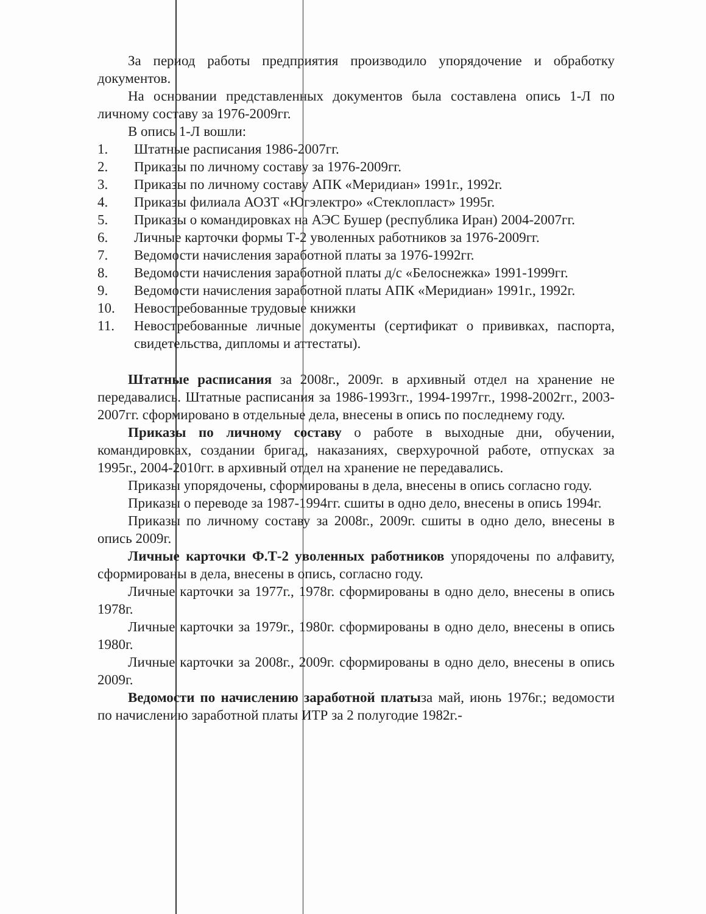За период работы предприятия производило упорядочение и обработку документов.
На основании представленных документов была составлена опись 1-Л по личному составу за 1976-2009гг.
В опись 1-Л вошли:
1. Штатные расписания 1986-2007гг.
2. Приказы по личному составу за 1976-2009гг.
3. Приказы по личному составу АПК «Меридиан» 1991г., 1992г.
4. Приказы филиала АОЗТ «Югэлектро» «Стеклопласт» 1995г.
5. Приказы о командировках на АЭС Бушер (республика Иран) 2004-2007гг.
6. Личные карточки формы Т-2 уволенных работников за 1976-2009гг.
7. Ведомости начисления заработной платы за 1976-1992гг.
8. Ведомости начисления заработной платы д/с «Белоснежка» 1991-1999гг.
9. Ведомости начисления заработной платы АПК «Меридиан» 1991г., 1992г.
10. Невостребованные трудовые книжки
11. Невостребованные личные документы (сертификат о прививках, паспорта, свидетельства, дипломы и аттестаты).
Штатные расписания за 2008г., 2009г. в архивный отдел на хранение не передавались. Штатные расписания за 1986-1993гг., 1994-1997гг., 1998-2002гг., 2003-2007гг. сформировано в отдельные дела, внесены в опись по последнему году.
Приказы по личному составу о работе в выходные дни, обучении, командировках, создании бригад, наказаниях, сверхурочной работе, отпусках за 1995г., 2004-2010гг. в архивный отдел на хранение не передавались.
Приказы упорядочены, сформированы в дела, внесены в опись согласно году.
Приказы о переводе за 1987-1994гг. сшиты в одно дело, внесены в опись 1994г.
Приказы по личному составу за 2008г., 2009г. сшиты в одно дело, внесены в опись 2009г.
Личные карточки Ф.Т-2 уволенных работников упорядочены по алфавиту, сформированы в дела, внесены в опись, согласно году.
Личные карточки за 1977г., 1978г. сформированы в одно дело, внесены в опись 1978г.
Личные карточки за 1979г., 1980г. сформированы в одно дело, внесены в опись 1980г.
Личные карточки за 2008г., 2009г. сформированы в одно дело, внесены в опись 2009г.
Ведомости по начислению заработной платыза май, июнь 1976г.; ведомости по начислению заработной платы ИТР за 2 полугодие 1982г.-